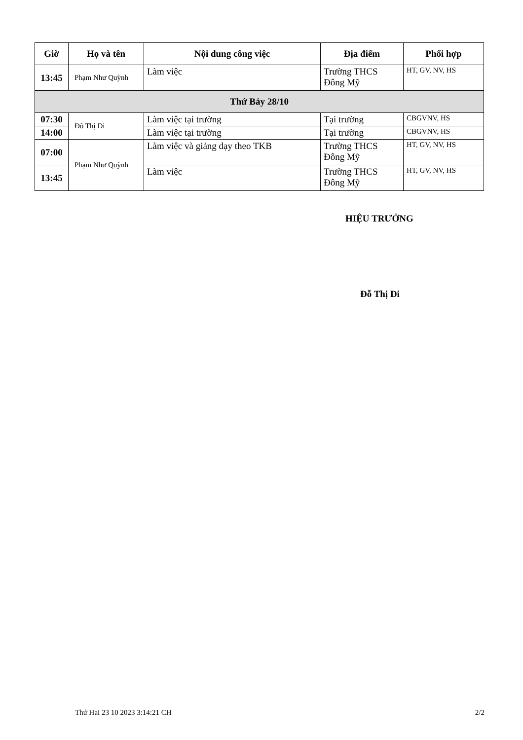| Giờ | Họ và tên | Nội dung công việc | Địa điểm | Phối hợp |
| --- | --- | --- | --- | --- |
| 13:45 | Phạm Như Quỳnh | Làm việc | Trường THCS Đông Mỹ | HT, GV, NV, HS |
| Thứ Bảy 28/10 | | | | |
| 07:30 | Đỗ Thị Di | Làm việc tại trường | Tại trường | CBGVNV, HS |
| 14:00 | | Làm việc tại trường | Tại trường | CBGVNV, HS |
| 07:00 | Phạm Như Quỳnh | Làm việc và giảng dạy theo TKB | Trường THCS Đông Mỹ | HT, GV, NV, HS |
| 13:45 | | Làm việc | Trường THCS Đông Mỹ | HT, GV, NV, HS |
HIỆU TRƯỞNG
Đỗ Thị Di
Thứ Hai 23 10 2023 3:14:21 CH 2/2